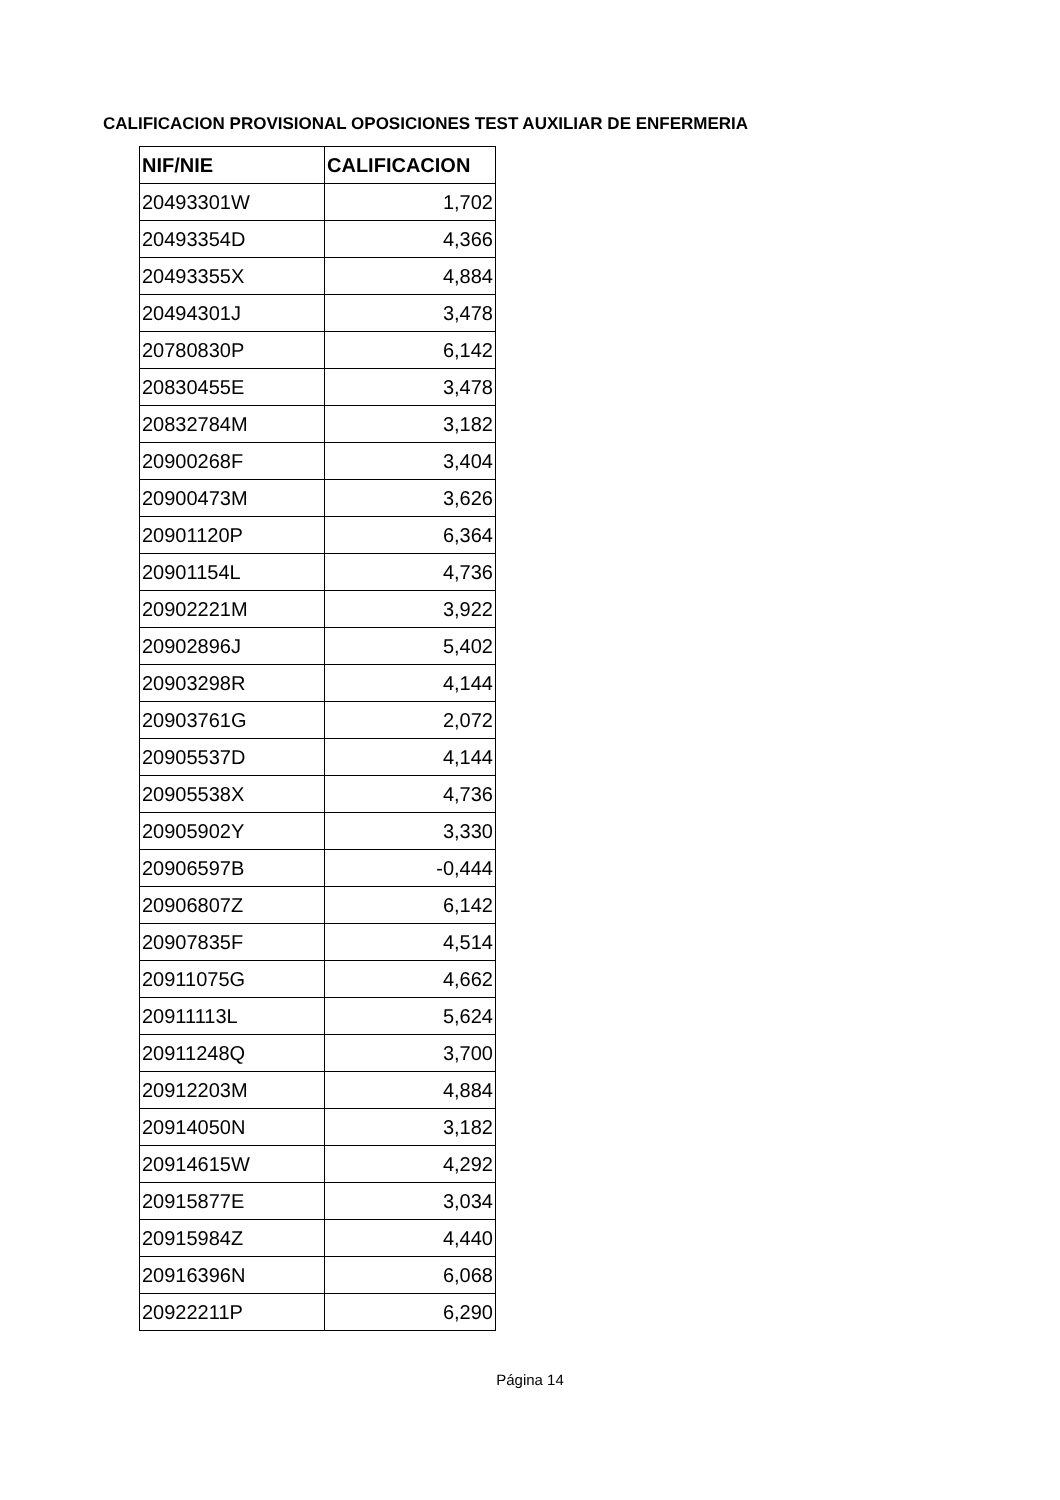CALIFICACION PROVISIONAL OPOSICIONES TEST AUXILIAR DE ENFERMERIA
| NIF/NIE | CALIFICACION |
| --- | --- |
| 20493301W | 1,702 |
| 20493354D | 4,366 |
| 20493355X | 4,884 |
| 20494301J | 3,478 |
| 20780830P | 6,142 |
| 20830455E | 3,478 |
| 20832784M | 3,182 |
| 20900268F | 3,404 |
| 20900473M | 3,626 |
| 20901120P | 6,364 |
| 20901154L | 4,736 |
| 20902221M | 3,922 |
| 20902896J | 5,402 |
| 20903298R | 4,144 |
| 20903761G | 2,072 |
| 20905537D | 4,144 |
| 20905538X | 4,736 |
| 20905902Y | 3,330 |
| 20906597B | -0,444 |
| 20906807Z | 6,142 |
| 20907835F | 4,514 |
| 20911075G | 4,662 |
| 20911113L | 5,624 |
| 20911248Q | 3,700 |
| 20912203M | 4,884 |
| 20914050N | 3,182 |
| 20914615W | 4,292 |
| 20915877E | 3,034 |
| 20915984Z | 4,440 |
| 20916396N | 6,068 |
| 20922211P | 6,290 |
Página 14